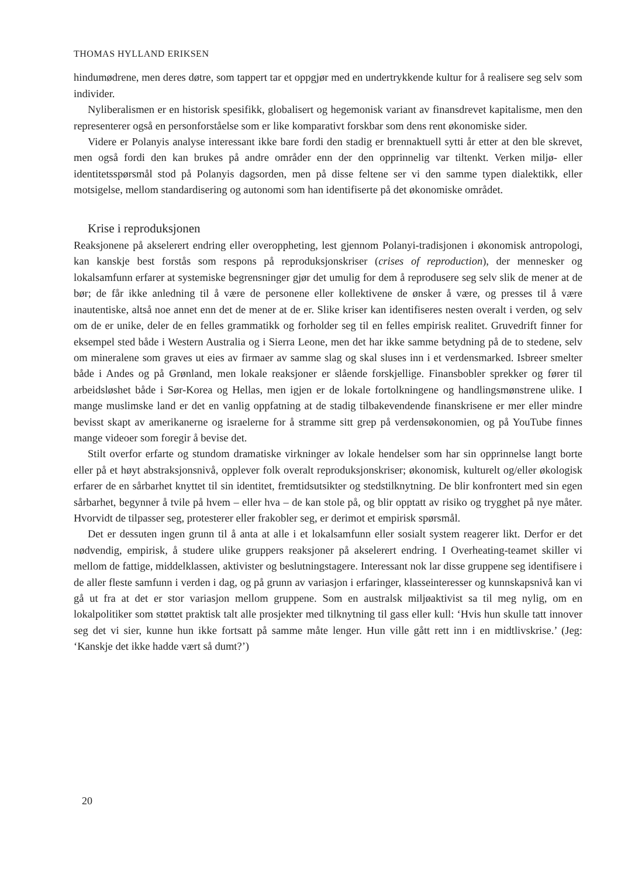THOMAS HYLLAND ERIKSEN
hindumødrene, men deres døtre, som tappert tar et oppgjør med en undertrykkende kultur for å realisere seg selv som individer.
Nyliberalismen er en historisk spesifikk, globalisert og hegemonisk variant av finansdrevet kapitalisme, men den representerer også en personforståelse som er like komparativt forskbar som dens rent økonomiske sider.
Videre er Polanyis analyse interessant ikke bare fordi den stadig er brennaktuell sytti år etter at den ble skrevet, men også fordi den kan brukes på andre områder enn der den opprinnelig var tiltenkt. Verken miljø- eller identitetsspørsmål stod på Polanyis dagsorden, men på disse feltene ser vi den samme typen dialektikk, eller motsigelse, mellom standardisering og autonomi som han identifiserte på det økonomiske området.
Krise i reproduksjonen
Reaksjonene på akselerert endring eller overoppheting, lest gjennom Polanyi-tradisjonen i økonomisk antropologi, kan kanskje best forstås som respons på reproduksjonskriser (crises of reproduction), der mennesker og lokalsamfunn erfarer at systemiske begrensninger gjør det umulig for dem å reprodusere seg selv slik de mener at de bør; de får ikke anledning til å være de personene eller kollektivene de ønsker å være, og presses til å være inautentiske, altså noe annet enn det de mener at de er. Slike kriser kan identifiseres nesten overalt i verden, og selv om de er unike, deler de en felles grammatikk og forholder seg til en felles empirisk realitet. Gruvedrift finner for eksempel sted både i Western Australia og i Sierra Leone, men det har ikke samme betydning på de to stedene, selv om mineralene som graves ut eies av firmaer av samme slag og skal sluses inn i et verdensmarked. Isbreer smelter både i Andes og på Grønland, men lokale reaksjoner er slående forskjellige. Finansbobler sprekker og fører til arbeidsløshet både i Sør-Korea og Hellas, men igjen er de lokale fortolkningene og handlingsmønstrene ulike. I mange muslimske land er det en vanlig oppfatning at de stadig tilbakevendende finanskrisene er mer eller mindre bevisst skapt av amerikanerne og israelerne for å stramme sitt grep på verdensøkonomien, og på YouTube finnes mange videoer som foregir å bevise det.
Stilt overfor erfarte og stundom dramatiske virkninger av lokale hendelser som har sin opprinnelse langt borte eller på et høyt abstraksjonsnivå, opplever folk overalt reproduksjonskriser; økonomisk, kulturelt og/eller økologisk erfarer de en sårbarhet knyttet til sin identitet, fremtidsutsikter og stedstilknytning. De blir konfrontert med sin egen sårbarhet, begynner å tvile på hvem – eller hva – de kan stole på, og blir opptatt av risiko og trygghet på nye måter. Hvorvidt de tilpasser seg, protesterer eller frakobler seg, er derimot et empirisk spørsmål.
Det er dessuten ingen grunn til å anta at alle i et lokalsamfunn eller sosialt system reagerer likt. Derfor er det nødvendig, empirisk, å studere ulike gruppers reaksjoner på akselerert endring. I Overheating-teamet skiller vi mellom de fattige, middelklassen, aktivister og beslutningstagere. Interessant nok lar disse gruppene seg identifisere i de aller fleste samfunn i verden i dag, og på grunn av variasjon i erfaringer, klasseinteresser og kunnskapsnivå kan vi gå ut fra at det er stor variasjon mellom gruppene. Som en australsk miljøaktivist sa til meg nylig, om en lokalpolitiker som støttet praktisk talt alle prosjekter med tilknytning til gass eller kull: ‘Hvis hun skulle tatt innover seg det vi sier, kunne hun ikke fortsatt på samme måte lenger. Hun ville gått rett inn i en midtlivskrise.’ (Jeg: ‘Kanskje det ikke hadde vært så dumt?’)
20